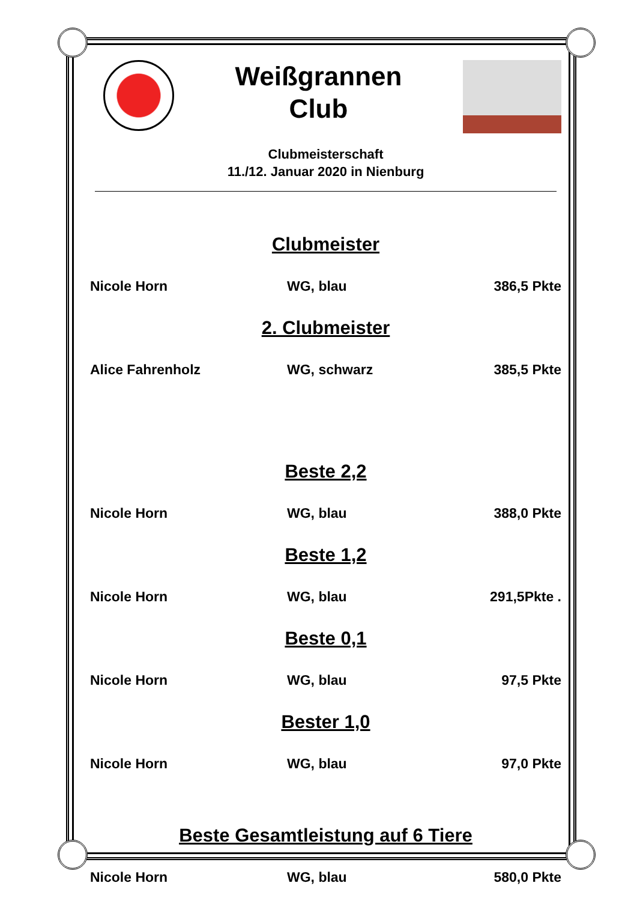Weißgrannen
Club
Clubmeisterschaft
11./12. Januar 2020 in Nienburg
Clubmeister
Nicole Horn WG, blau 386,5 Pkte
2. Clubmeister
Alice Fahrenholz WG, schwarz 385,5 Pkte
Beste 2,2
Nicole Horn WG, blau 388,0 Pkte
Beste 1,2
Nicole Horn WG, blau 291,5Pkte .
Beste 0,1
Nicole Horn WG, blau 97,5 Pkte
Bester 1,0
Nicole Horn WG, blau 97,0 Pkte
Beste Gesamtleistung auf 6 Tiere
Nicole Horn WG, blau 580,0 Pkte